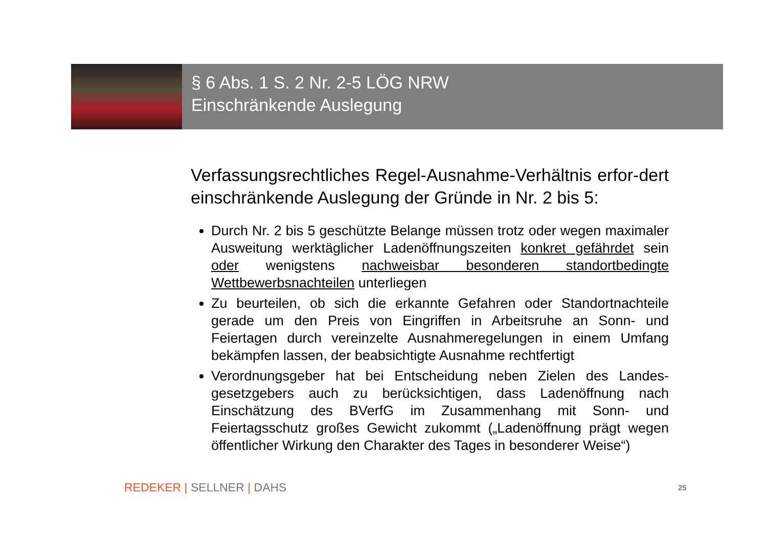§ 6 Abs. 1 S. 2 Nr. 2-5 LÖG NRW
Einschränkende Auslegung
Verfassungsrechtliches Regel-Ausnahme-Verhältnis erfor-dert einschränkende Auslegung der Gründe in Nr. 2 bis 5:
Durch Nr. 2 bis 5 geschützte Belange müssen trotz oder wegen maximaler Ausweitung werktäglicher Ladenöffnungszeiten konkret gefährdet sein oder wenigstens nachweisbar besonderen standortbedingte Wettbewerbsnachteilen unterliegen
Zu beurteilen, ob sich die erkannte Gefahren oder Standortnachteile gerade um den Preis von Eingriffen in Arbeitsruhe an Sonn- und Feiertagen durch vereinzelte Ausnahmeregelungen in einem Umfang bekämpfen lassen, der beabsichtigte Ausnahme rechtfertigt
Verordnungsgeber hat bei Entscheidung neben Zielen des Landes-gesetzgebers auch zu berücksichtigen, dass Ladenöffnung nach Einschätzung des BVerfG im Zusammenhang mit Sonn- und Feiertagsschutz großes Gewicht zukommt („Ladenöffnung prägt wegen öffentlicher Wirkung den Charakter des Tages in besonderer Weise“)
REDEKER | SELLNER | DAHS 25